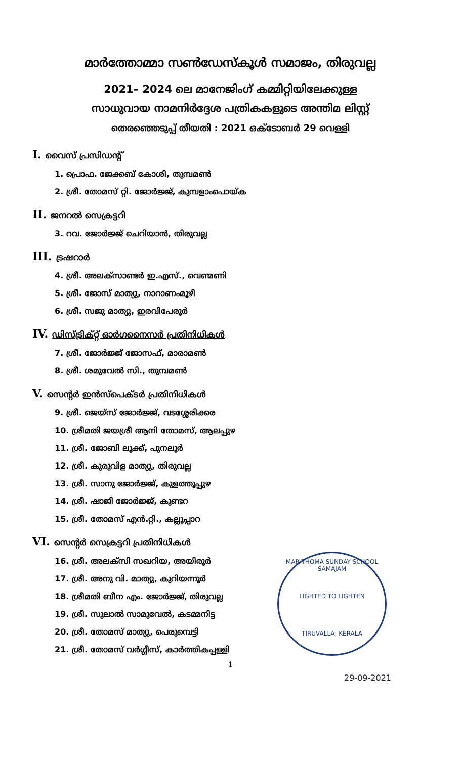മാർത്തോമ്മാ സൺഡേസ്കൂൾ സമാജം, തിരുവല്ല
2021– 2024 ലെ മാനേജിംഗ് കമ്മിറ്റിയിലേക്കുള്ള
സാധുവായ നാമനിർദ്ദേശ പത്രികകളുടെ അന്തിമ ലിസ്റ്റ്
തെരഞ്ഞെടുപ്പ് തീയതി : 2021 ഒക്ടോബർ 29 വെള്ളി
I. വൈസ് പ്രസിഡന്റ്
1. പ്രൊഫ. ജേക്കബ് കോശി, തുമ്പമൺ
2. ശ്രീ. തോമസ് റ്റി. ജോർജ്ജ്, കുമ്പളാംപൊയ്ക
II. ജനറൽ സെക്രട്ടറി
3. റവ. ജോർജ്ജ് ചെറിയാൻ, തിരുവല്ല
III. ട്രഷറാർ
4. ശ്രീ. അലക്സാണ്ടർ ഇ.എസ്., വെണ്മണി
5. ശ്രീ. ജോസ് മാത്യു, നാറാണംമൂഴി
6. ശ്രീ. സജു മാത്യു, ഇരവിപേരൂർ
IV. ഡിസ്ട്രിക്റ്റ് ഓർഗനൈസർ പ്രതിനിധികൾ
7. ശ്രീ. ജോർജ്ജ് ജോസഫ്, മാരാമൺ
8. ശ്രീ. ശമുവേൽ സി., തുമ്പമൺ
V. സെന്റർ ഇൻസ്പെക്ടർ പ്രതിനിധികൾ
9. ശ്രീ. ജെയ്സ് ജോർജ്ജ്, വടശ്ശേരിക്കര
10. ശ്രീമതി ജയശ്രീ ആനി തോമസ്, ആലപ്പുഴ
11. ശ്രീ. ജോബി ലൂക്ക്, പുനലൂർ
12. ശ്രീ. കുരുവിള മാത്യു, തിരുവല്ല
13. ശ്രീ. സാനു ജോർജ്ജ്, കുളത്തൂപ്പുഴ
14. ശ്രീ. ഷാജി ജോർജ്ജ്, കുണ്ടറ
15. ശ്രീ. തോമസ് എൻ.റ്റി., കല്ലൂപ്പാറ
VI. സെന്റർ സെക്രട്ടറി പ്രതിനിധികൾ
16. ശ്രീ. അലക്സി സഖറിയ, അയിരൂർ
17. ശ്രീ. അനു വി. മാത്യു, കുറിയന്നൂർ
18. ശ്രീമതി ബീന എം. ജോർജ്ജ്, തിരുവല്ല
19. ശ്രീ. സുലാൽ സാമുവേൽ, കടമ്മനിട്ട
20. ശ്രീ. തോമസ് മാത്യു, പെരുമ്പെട്ടി
21. ശ്രീ. തോമസ് വർഗ്ഗീസ്, കാർത്തികപ്പള്ളി
1
MAR THOMA SUNDAY SCHOOL SAMAJAM
LIGHTED TO LIGHTEN
TIRUVALLA, KERALA
29-09-2021